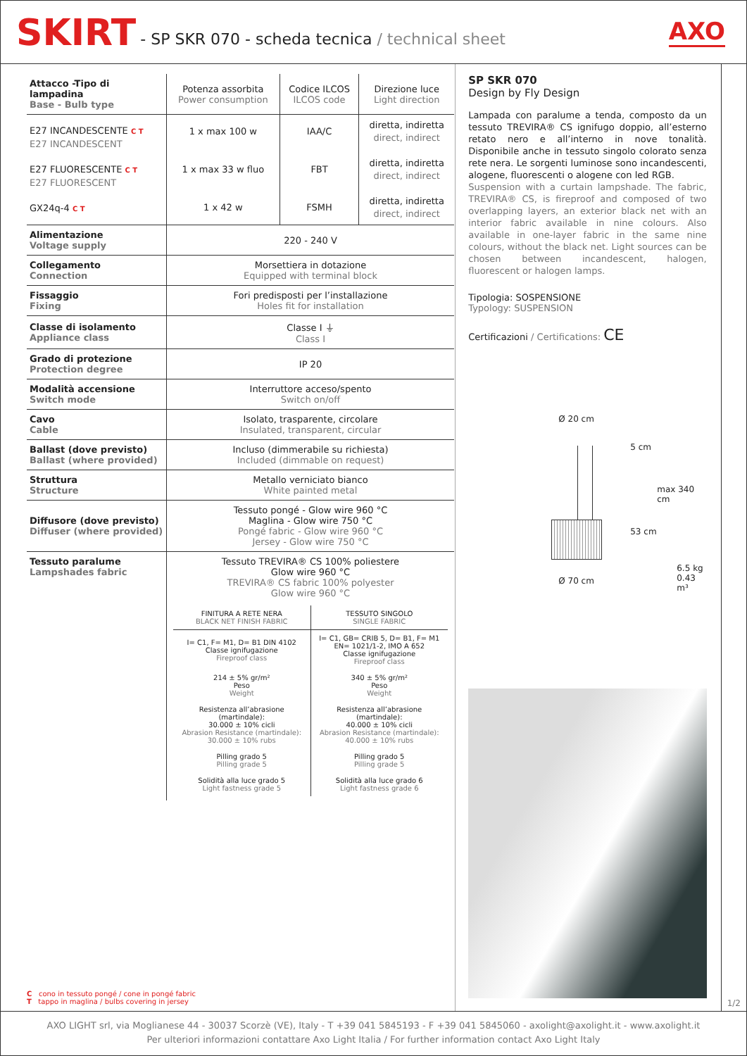SKIRT - SP SKR 070 - scheda tecnica / technical sheet AXO
| Attacco -Tipo di lampadina Base - Bulb type | Potenza assorbita Power consumption | Codice ILCOS ILCOS code | Direzione luce Light direction |
| E27 INCANDESCENTE C T E27 INCANDESCENT E27 FLUORESCENTE C T E27 FLUORESCENT GX24q-4 C T | 1 x max 100 w 1 x max 33 w fluo 1 x 42 w | IAA/C FBT FSMH | diretta, indiretta direct, indirect diretta, indiretta direct, indirect diretta, indiretta direct, indirect |
| Alimentazione Voltage supply | 220 - 240 V | | |
| Collegamento Connection | Morsettiera in dotazione Equipped with terminal block | | |
| Fissaggio Fixing | Fori predisposti per l’installazione Holes fit for installation | | |
| Classe di isolamento Appliance class | Classe I ⏚ Class I | | |
| Grado di protezione Protection degree | IP 20 | | |
| Modalità accensione Switch mode | Interruttore acceso/spento Switch on/off | | |
| Cavo Cable | Isolato, trasparente, circolare Insulated, transparent, circular | | |
| Ballast (dove previsto) Ballast (where provided) | Incluso (dimmerabile su richiesta) Included (dimmable on request) | | |
| Struttura Structure | Metallo verniciato bianco White painted metal | | |
| Diffusore (dove previsto) Diffuser (where provided) | Tessuto pongé - Glow wire 960 °C Maglina - Glow wire 750 °C Pongé fabric - Glow wire 960 °C Jersey - Glow wire 750 °C | | |
| Tessuto paralume Lampshades fabric | Tessuto TREVIRA® CS 100% poliestere Glow wire 960 °C TREVIRA® CS fabric 100% polyester Glow wire 960 °C / FINITURA A RETE NERA BLACK NET FINISH FABRIC / TESSUTO SINGOLO SINGLE FABRIC / / I= C1, F= M1, D= B1 DIN 4102 Classe ignifugazione Fireproof class / I= C1, GB= CRIB 5, D= B1, F= M1 EN= 1021/1-2, IMO A 652 Classe ignifugazione Fireproof class / / 214 ± 5% gr/m² Peso Weight / 340 ± 5% gr/m² Peso Weight / / Resistenza all’abrasione (martindale): 30.000 ± 10% cicli Abrasion Resistance (martindale): 30.000 ± 10% rubs / Resistenza all’abrasione (martindale): 40.000 ± 10% cicli Abrasion Resistance (martindale): 40.000 ± 10% rubs / / Pilling grado 5 Pilling grade 5 / Pilling grado 5 Pilling grade 5 / / Solidità alla luce grado 5 Light fastness grade 5 / Solidità alla luce grado 6 Light fastness grade 6 / | | |
C cono in tessuto pongé / cone in pongé fabric
T tappo in maglina / bulbs covering in jersey
SP SKR 070
Design by Fly Design
Lampada con paralume a tenda, composto da un tessuto TREVIRA® CS ignifugo doppio, all’esterno retato nero e all’interno in nove tonalità. Disponibile anche in tessuto singolo colorato senza rete nera. Le sorgenti luminose sono incandescenti, alogene, fluorescenti o alogene con led RGB.
Suspension with a curtain lampshade. The fabric, TREVIRA® CS, is fireproof and composed of two overlapping layers, an exterior black net with an interior fabric available in nine colours. Also available in one-layer fabric in the same nine colours, without the black net. Light sources can be chosen between incandescent, halogen, fluorescent or halogen lamps.
Tipologia: SOSPENSIONE
Typology: SUSPENSION
Certificazioni / Certifications: CE
Ø 20 cm
5 cm
53 cm
max 340 cm
Ø 70 cm
6.5 kg
0.43 m³
1/2
AXO LIGHT srl, via Moglianese 44 - 30037 Scorzè (VE), Italy - T +39 041 5845193 - F +39 041 5845060 - axolight@axolight.it - www.axolight.it
Per ulteriori informazioni contattare Axo Light Italia / For further information contact Axo Light Italy